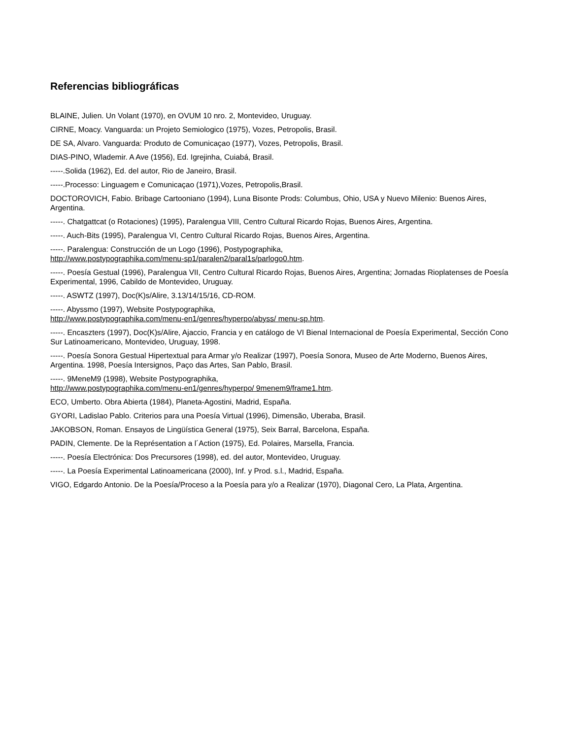Referencias bibliográficas
BLAINE, Julien. Un Volant (1970), en OVUM 10 nro. 2, Montevideo, Uruguay.
CIRNE, Moacy. Vanguarda: un Projeto Semiologico (1975), Vozes, Petropolis, Brasil.
DE SA, Alvaro. Vanguarda: Produto de Comunicaçao (1977), Vozes, Petropolis, Brasil.
DIAS-PINO, Wlademir. A Ave (1956), Ed. Igrejinha, Cuiabá, Brasil.
-----.Solida (1962), Ed. del autor, Rio de Janeiro, Brasil.
-----.Processo: Linguagem e Comunicaçao (1971),Vozes, Petropolis,Brasil.
DOCTOROVICH, Fabio. Bribage Cartooniano (1994), Luna Bisonte Prods: Columbus, Ohio, USA y Nuevo Milenio: Buenos Aires, Argentina.
-----. Chatgattcat (o Rotaciones) (1995), Paralengua VIII, Centro Cultural Ricardo Rojas, Buenos Aires, Argentina.
-----. Auch-Bits (1995), Paralengua VI, Centro Cultural Ricardo Rojas, Buenos Aires, Argentina.
-----. Paralengua: Construcción de un Logo (1996), Postypographika,
http://www.postypographika.com/menu-sp1/paralen2/paral1s/parlogo0.htm.
-----. Poesía Gestual (1996), Paralengua VII, Centro Cultural Ricardo Rojas, Buenos Aires, Argentina; Jornadas Rioplatenses de Poesía Experimental, 1996, Cabildo de Montevideo, Uruguay.
-----. ASWTZ (1997), Doc(K)s/Alire, 3.13/14/15/16, CD-ROM.
-----. Abyssmo (1997), Website Postypographika,
http://www.postypographika.com/menu-en1/genres/hyperpo/abyss/ menu-sp.htm.
-----. Encaszters (1997), Doc(K)s/Alire, Ajaccio, Francia y en catálogo de VI Bienal Internacional de Poesía Experimental, Sección Cono Sur Latinoamericano, Montevideo, Uruguay, 1998.
-----. Poesía Sonora Gestual Hipertextual para Armar y/o Realizar (1997), Poesía Sonora, Museo de Arte Moderno, Buenos Aires, Argentina. 1998, Poesía Intersignos, Paço das Artes, San Pablo, Brasil.
-----. 9MeneM9 (1998), Website Postypographika,
http://www.postypographika.com/menu-en1/genres/hyperpo/ 9menem9/frame1.htm.
ECO, Umberto. Obra Abierta (1984), Planeta-Agostini, Madrid, España.
GYORI, Ladislao Pablo. Criterios para una Poesía Virtual (1996), Dimensão, Uberaba, Brasil.
JAKOBSON, Roman. Ensayos de Lingüística General (1975), Seix Barral, Barcelona, España.
PADIN, Clemente. De la Représentation a l´Action (1975), Ed. Polaires, Marsella, Francia.
-----. Poesía Electrónica: Dos Precursores (1998), ed. del autor, Montevideo, Uruguay.
-----. La Poesía Experimental Latinoamericana (2000), Inf. y Prod. s.l., Madrid, España.
VIGO, Edgardo Antonio. De la Poesía/Proceso a la Poesía para y/o a Realizar (1970), Diagonal Cero, La Plata, Argentina.